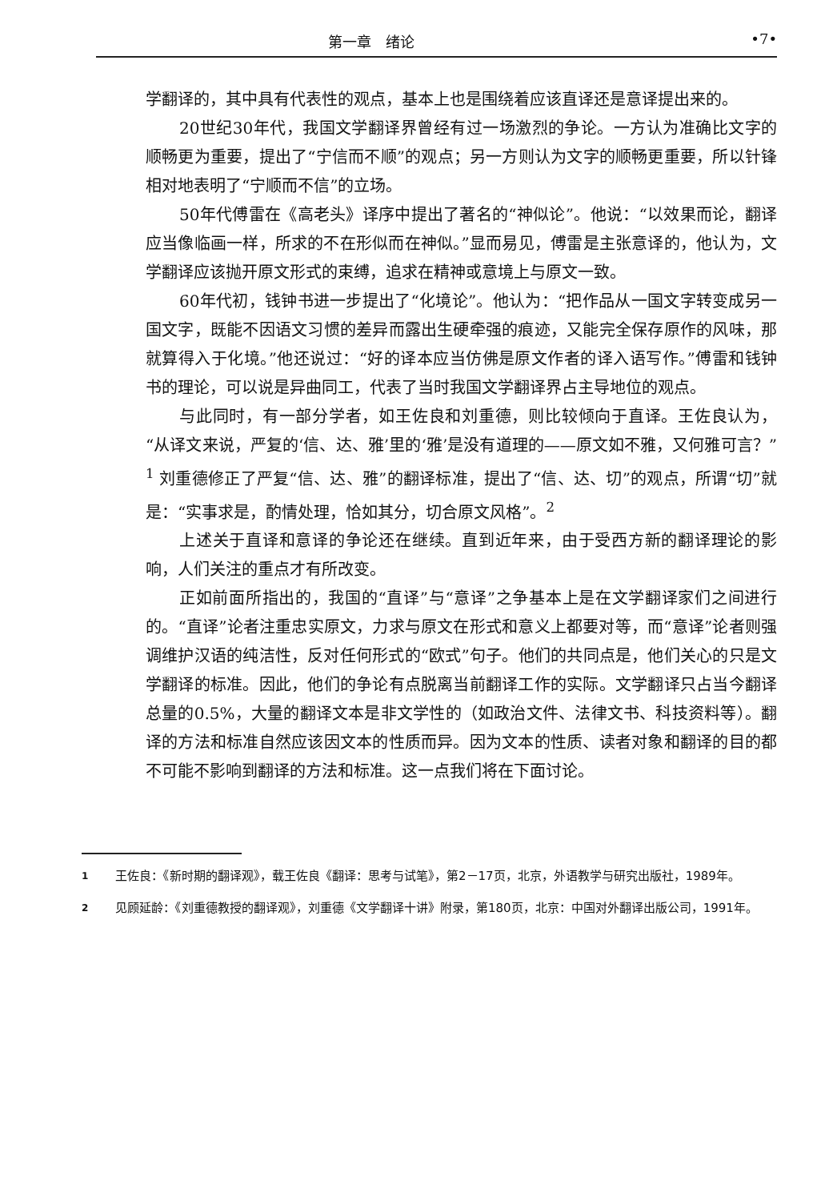第一章　绪论 •7•
学翻译的，其中具有代表性的观点，基本上也是围绕着应该直译还是意译提出来的。
20世纪30年代，我国文学翻译界曾经有过一场激烈的争论。一方认为准确比文字的顺畅更为重要，提出了“宁信而不顺”的观点；另一方则认为文字的顺畅更重要，所以针锋相对地表明了“宁顺而不信”的立场。
50年代傅雷在《高老头》译序中提出了著名的“神似论”。他说：“以效果而论，翻译应当像临画一样，所求的不在形似而在神似。”显而易见，傅雷是主张意译的，他认为，文学翻译应该抛开原文形式的束缚，追求在精神或意境上与原文一致。
60年代初，钱钟书进一步提出了“化境论”。他认为：“把作品从一国文字转变成另一国文字，既能不因语文习惯的差异而露出生硬牵强的痕迹，又能完全保存原作的风味，那就算得入于化境。”他还说过：“好的译本应当仿佛是原文作者的译入语写作。”傅雷和钱钟书的理论，可以说是异曲同工，代表了当时我国文学翻译界占主导地位的观点。
与此同时，有一部分学者，如王佐良和刘重德，则比较倾向于直译。王佐良认为，“从译文来说，严复的‘信、达、雅’里的‘雅’是没有道理的——原文如不雅，又何雅可言？”<sup>1</sup> 刘重德修正了严复“信、达、雅”的翻译标准，提出了“信、达、切”的观点，所谓“切”就是：“实事求是，酌情处理，恰如其分，切合原文风格”。<sup>2</sup>
上述关于直译和意译的争论还在继续。直到近年来，由于受西方新的翻译理论的影响，人们关注的重点才有所改变。
正如前面所指出的，我国的“直译”与“意译”之争基本上是在文学翻译家们之间进行的。“直译”论者注重忠实原文，力求与原文在形式和意义上都要对等，而“意译”论者则强调维护汉语的纯洁性，反对任何形式的“欧式”句子。他们的共同点是，他们关心的只是文学翻译的标准。因此，他们的争论有点脱离当前翻译工作的实际。文学翻译只占当今翻译总量的0.5%，大量的翻译文本是非文学性的（如政治文件、法律文书、科技资料等）。翻译的方法和标准自然应该因文本的性质而异。因为文本的性质、读者对象和翻译的目的都不可能不影响到翻译的方法和标准。这一点我们将在下面讨论。
1 王佐良：《新时期的翻译观》，载王佐良《翻译：思考与试笔》，第2－17页，北京，外语教学与研究出版社，1989年。
2 见顾延龄：《刘重德教授的翻译观》，刘重德《文学翻译十讲》附录，第180页，北京：中国对外翻译出版公司，1991年。